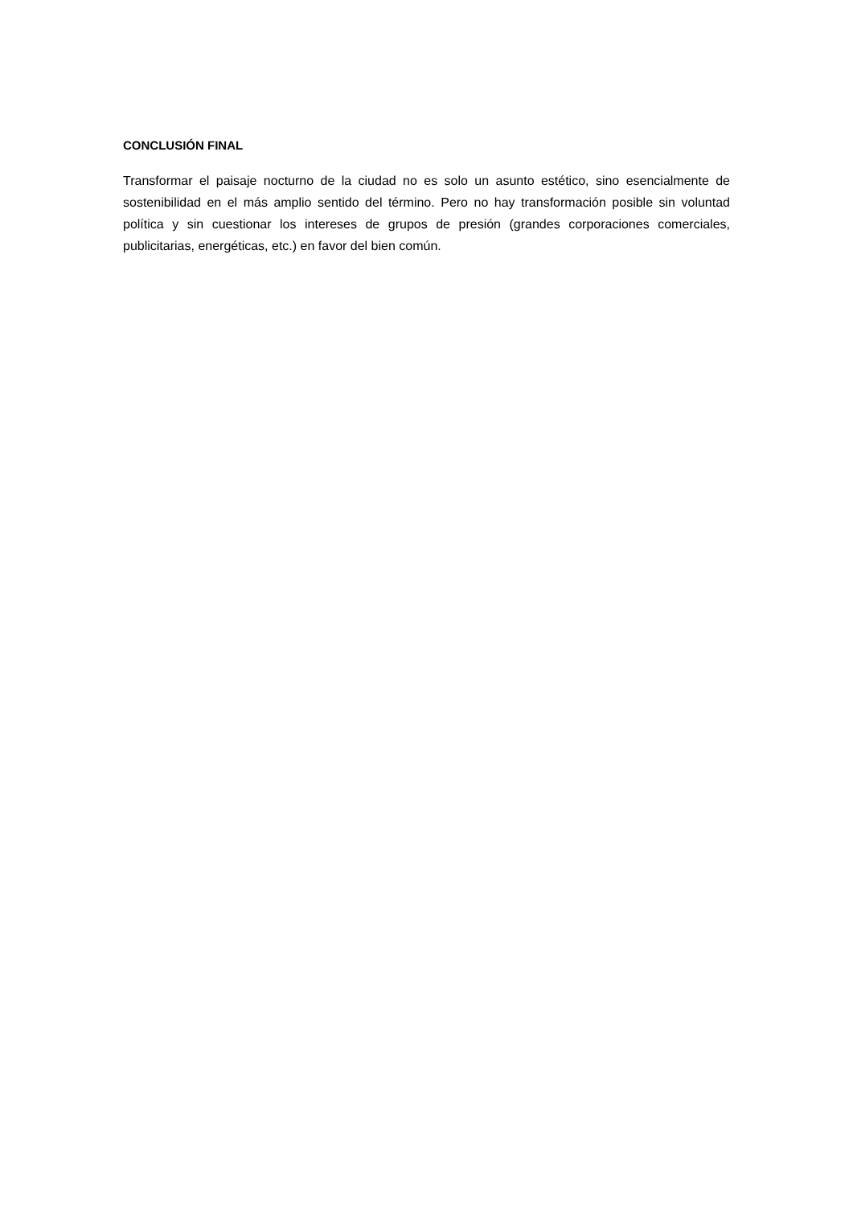CONCLUSIÓN FINAL
Transformar el paisaje nocturno de la ciudad no es solo un asunto estético, sino esencialmente de sostenibilidad en el más amplio sentido del término. Pero no hay transformación posible sin voluntad política y sin cuestionar los intereses de grupos de presión (grandes corporaciones comerciales, publicitarias, energéticas, etc.) en favor del bien común.